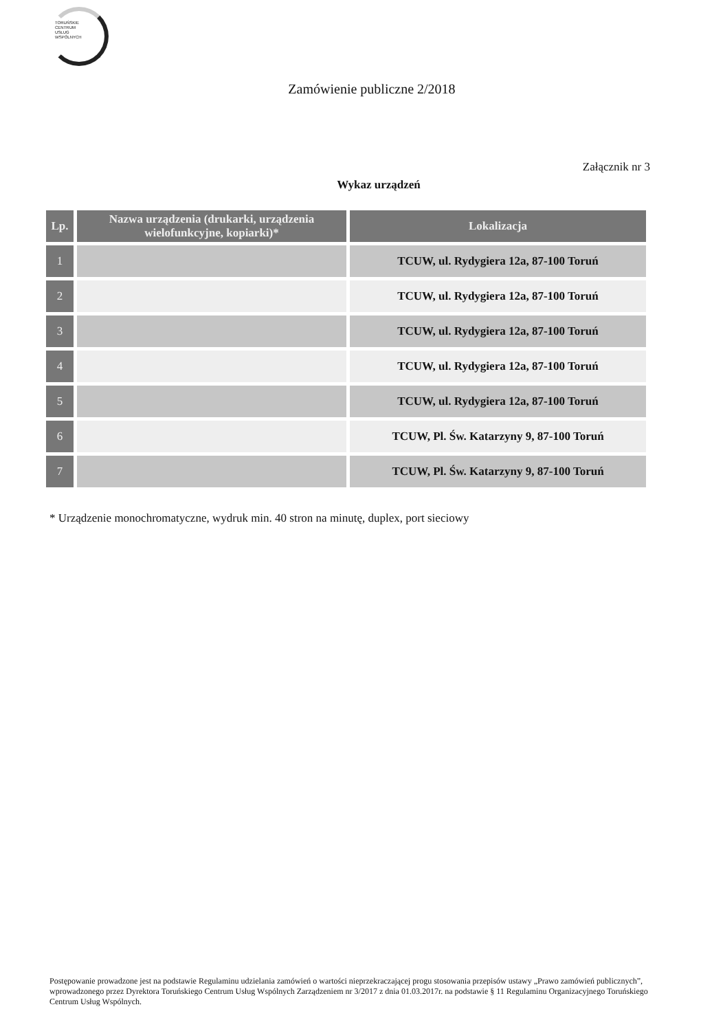TORUŃSKIE
CENTRUM
USŁUG
WSPÓLNYCH
Zamówienie publiczne 2/2018
Załącznik nr 3
Wykaz urządzeń
| Lp. | Nazwa urządzenia (drukarki, urządzenia wielofunkcyjne, kopiarki)* | Lokalizacja |
| --- | --- | --- |
| 1 | | TCUW, ul. Rydygiera 12a, 87-100 Toruń |
| 2 | | TCUW, ul. Rydygiera 12a, 87-100 Toruń |
| 3 | | TCUW, ul. Rydygiera 12a, 87-100 Toruń |
| 4 | | TCUW, ul. Rydygiera 12a, 87-100 Toruń |
| 5 | | TCUW, ul. Rydygiera 12a, 87-100 Toruń |
| 6 | | TCUW, Pl. Św. Katarzyny 9, 87-100 Toruń |
| 7 | | TCUW, Pl. Św. Katarzyny 9, 87-100 Toruń |
* Urządzenie monochromatyczne, wydruk min. 40 stron na minutę, duplex, port sieciowy
Postępowanie prowadzone jest na podstawie Regulaminu udzielania zamówień o wartości nieprzekraczającej progu stosowania przepisów ustawy „Prawo zamówień publicznych”, wprowadzonego przez Dyrektora Toruńskiego Centrum Usług Wspólnych Zarządzeniem nr 3/2017 z dnia 01.03.2017r. na podstawie § 11 Regulaminu Organizacyjnego Toruńskiego Centrum Usług Wspólnych.